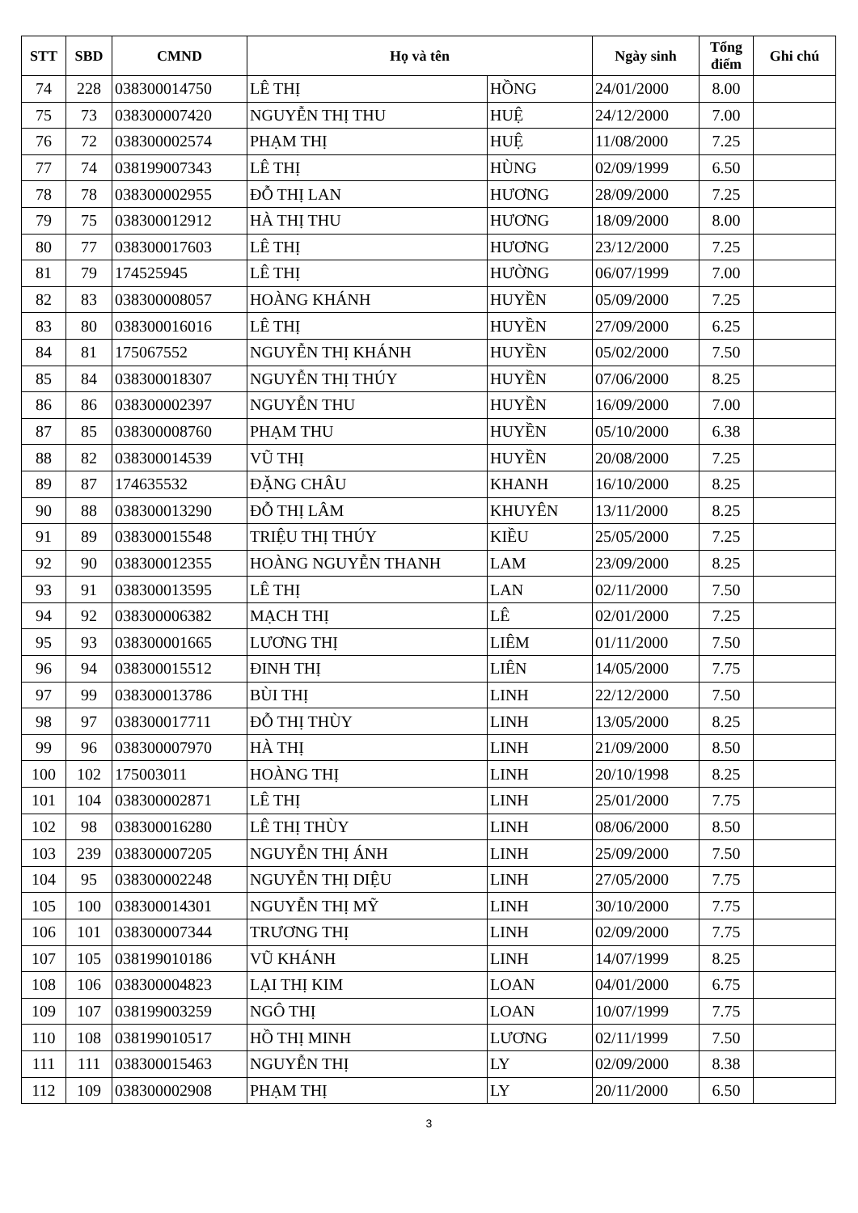| STT | SBD | CMND | Họ và tên | | Ngày sinh | Tổng điểm | Ghi chú |
| --- | --- | --- | --- | --- | --- | --- | --- |
| 74 | 228 | 038300014750 | LÊ THỊ | HỒNG | 24/01/2000 | 8.00 | |
| 75 | 73 | 038300007420 | NGUYỄN THỊ THU | HUỆ | 24/12/2000 | 7.00 | |
| 76 | 72 | 038300002574 | PHẠM THỊ | HUỆ | 11/08/2000 | 7.25 | |
| 77 | 74 | 038199007343 | LÊ THỊ | HÙNG | 02/09/1999 | 6.50 | |
| 78 | 78 | 038300002955 | ĐỖ THỊ LAN | HƯƠNG | 28/09/2000 | 7.25 | |
| 79 | 75 | 038300012912 | HÀ THỊ THU | HƯƠNG | 18/09/2000 | 8.00 | |
| 80 | 77 | 038300017603 | LÊ THỊ | HƯƠNG | 23/12/2000 | 7.25 | |
| 81 | 79 | 174525945 | LÊ THỊ | HƯỜNG | 06/07/1999 | 7.00 | |
| 82 | 83 | 038300008057 | HOÀNG KHÁNH | HUYỀN | 05/09/2000 | 7.25 | |
| 83 | 80 | 038300016016 | LÊ THỊ | HUYỀN | 27/09/2000 | 6.25 | |
| 84 | 81 | 175067552 | NGUYỄN THỊ KHÁNH | HUYỀN | 05/02/2000 | 7.50 | |
| 85 | 84 | 038300018307 | NGUYỄN THỊ THÚY | HUYỀN | 07/06/2000 | 8.25 | |
| 86 | 86 | 038300002397 | NGUYỄN THU | HUYỀN | 16/09/2000 | 7.00 | |
| 87 | 85 | 038300008760 | PHẠM THU | HUYỀN | 05/10/2000 | 6.38 | |
| 88 | 82 | 038300014539 | VŨ THỊ | HUYỀN | 20/08/2000 | 7.25 | |
| 89 | 87 | 174635532 | ĐẶNG CHÂU | KHANH | 16/10/2000 | 8.25 | |
| 90 | 88 | 038300013290 | ĐỖ THỊ LÂM | KHUYÊN | 13/11/2000 | 8.25 | |
| 91 | 89 | 038300015548 | TRIỆU THỊ THÚY | KIỀU | 25/05/2000 | 7.25 | |
| 92 | 90 | 038300012355 | HOÀNG NGUYỄN THANH | LAM | 23/09/2000 | 8.25 | |
| 93 | 91 | 038300013595 | LÊ THỊ | LAN | 02/11/2000 | 7.50 | |
| 94 | 92 | 038300006382 | MẠCH THỊ | LÊ | 02/01/2000 | 7.25 | |
| 95 | 93 | 038300001665 | LƯƠNG THỊ | LIÊM | 01/11/2000 | 7.50 | |
| 96 | 94 | 038300015512 | ĐINH THỊ | LIÊN | 14/05/2000 | 7.75 | |
| 97 | 99 | 038300013786 | BÙI THỊ | LINH | 22/12/2000 | 7.50 | |
| 98 | 97 | 038300017711 | ĐỖ THỊ THÙY | LINH | 13/05/2000 | 8.25 | |
| 99 | 96 | 038300007970 | HÀ THỊ | LINH | 21/09/2000 | 8.50 | |
| 100 | 102 | 175003011 | HOÀNG THỊ | LINH | 20/10/1998 | 8.25 | |
| 101 | 104 | 038300002871 | LÊ THỊ | LINH | 25/01/2000 | 7.75 | |
| 102 | 98 | 038300016280 | LÊ THỊ THÙY | LINH | 08/06/2000 | 8.50 | |
| 103 | 239 | 038300007205 | NGUYỄN THỊ ÁNH | LINH | 25/09/2000 | 7.50 | |
| 104 | 95 | 038300002248 | NGUYỄN THỊ DIỆU | LINH | 27/05/2000 | 7.75 | |
| 105 | 100 | 038300014301 | NGUYỄN THỊ MỸ | LINH | 30/10/2000 | 7.75 | |
| 106 | 101 | 038300007344 | TRƯƠNG THỊ | LINH | 02/09/2000 | 7.75 | |
| 107 | 105 | 038199010186 | VŨ KHÁNH | LINH | 14/07/1999 | 8.25 | |
| 108 | 106 | 038300004823 | LẠI THỊ KIM | LOAN | 04/01/2000 | 6.75 | |
| 109 | 107 | 038199003259 | NGÔ THỊ | LOAN | 10/07/1999 | 7.75 | |
| 110 | 108 | 038199010517 | HỒ THỊ MINH | LƯƠNG | 02/11/1999 | 7.50 | |
| 111 | 111 | 038300015463 | NGUYỄN THỊ | LY | 02/09/2000 | 8.38 | |
| 112 | 109 | 038300002908 | PHẠM THỊ | LY | 20/11/2000 | 6.50 | |
3